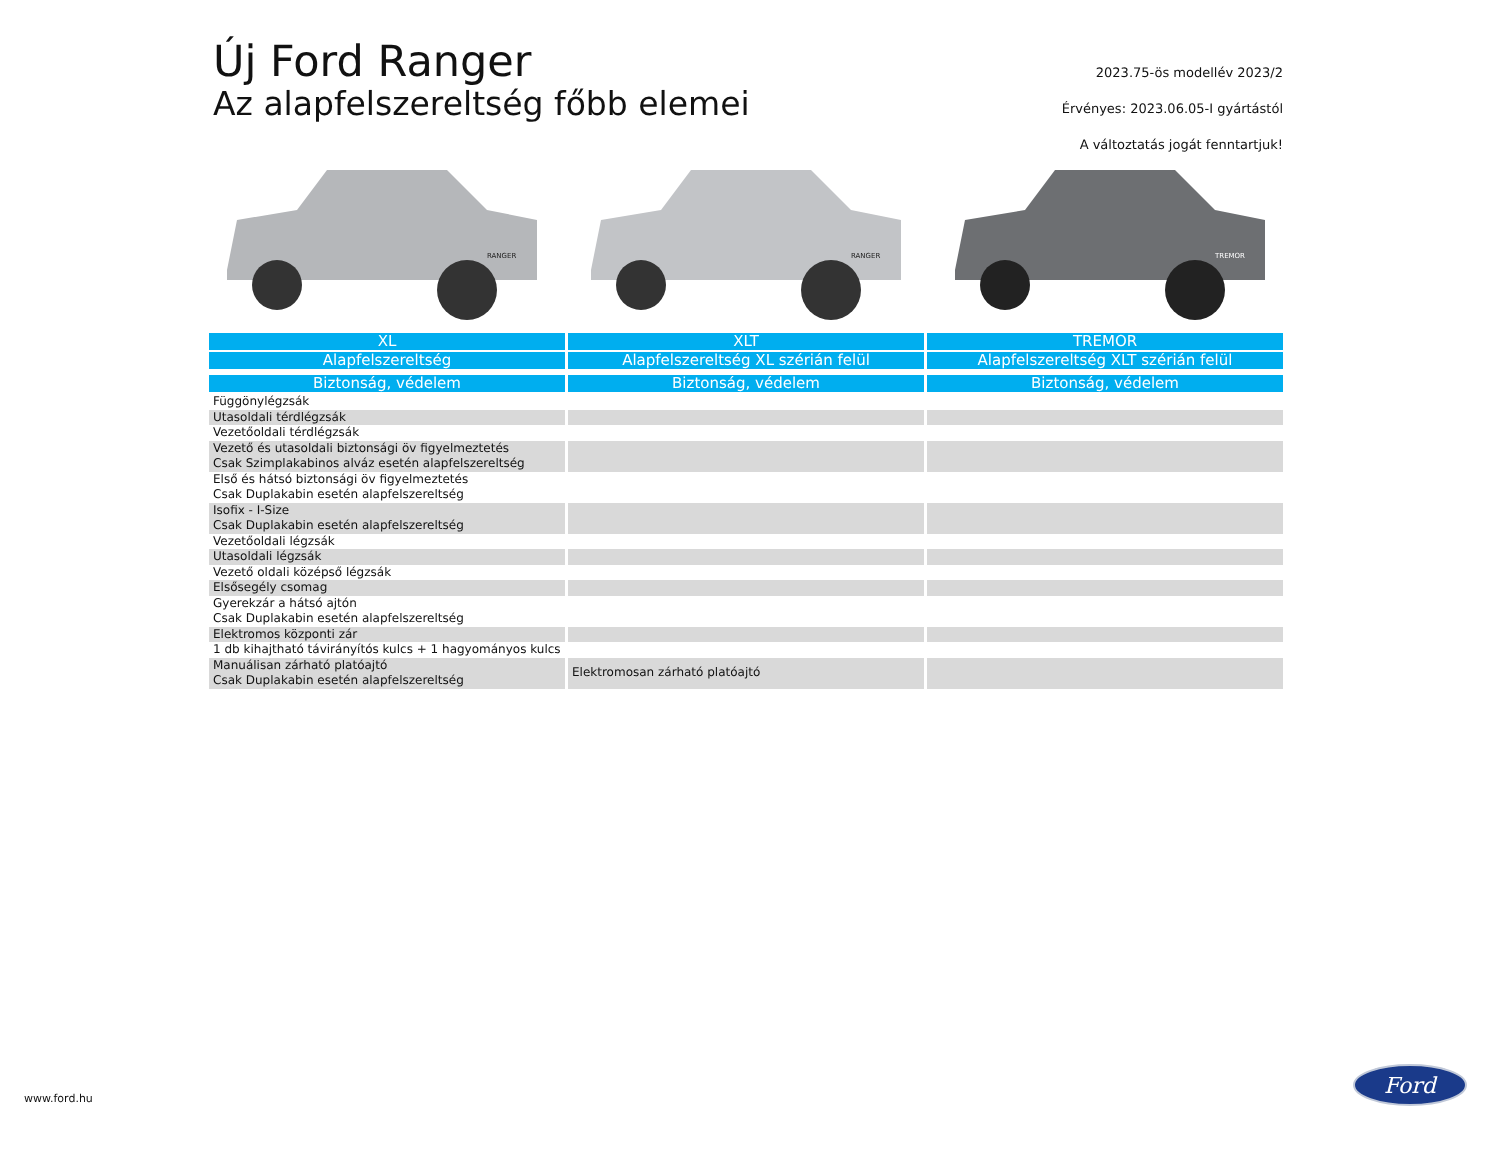Új Ford Ranger
Az alapfelszereltség főbb elemei
2023.75-ös modellév 2023/2
Érvényes: 2023.06.05-I gyártástól
A változtatás jogát fenntartjuk!
RANGER
RANGER
TREMOR
| XL | XLT | TREMOR |
| --- | --- | --- |
| Alapfelszereltség | Alapfelszereltség XL szérián felül | Alapfelszereltség XLT szérián felül |
| Biztonság, védelem | Biztonság, védelem | Biztonság, védelem |
| Függönylégzsák | | |
| Utasoldali térdlégzsák | | |
| Vezetőoldali térdlégzsák | | |
| Vezető és utasoldali biztonsági öv figyelmeztetés Csak Szimplakabinos alváz esetén alapfelszereltség | | |
| Első és hátsó biztonsági öv figyelmeztetés Csak Duplakabin esetén alapfelszereltség | | |
| Isofix - I-Size Csak Duplakabin esetén alapfelszereltség | | |
| Vezetőoldali légzsák | | |
| Utasoldali légzsák | | |
| Vezető oldali középső légzsák | | |
| Elsősegély csomag | | |
| Gyerekzár a hátsó ajtón Csak Duplakabin esetén alapfelszereltség | | |
| Elektromos központi zár | | |
| 1 db kihajtható távirányítós kulcs + 1 hagyományos kulcs | | |
| Manuálisan zárható platóajtó Csak Duplakabin esetén alapfelszereltség | Elektromosan zárható platóajtó | |
www.ford.hu
Ford